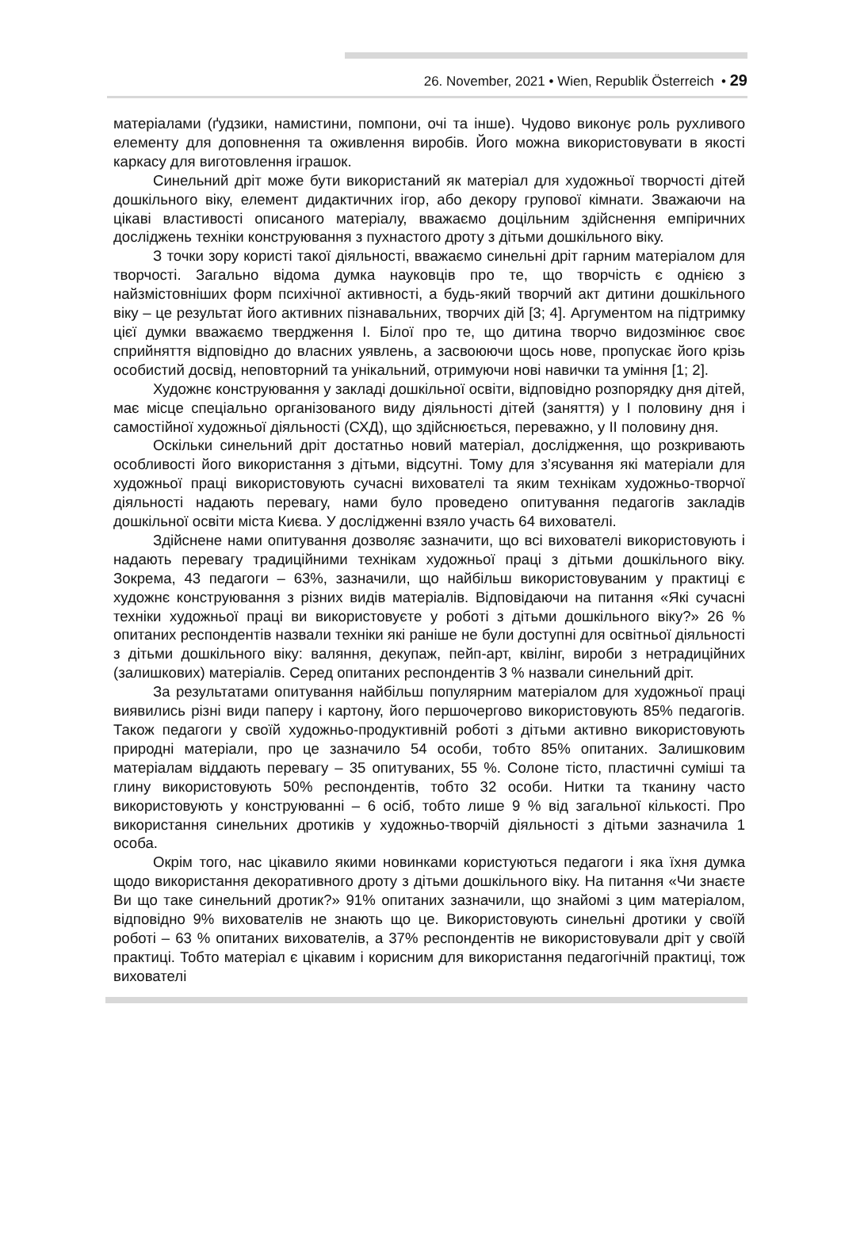26. November, 2021 • Wien, Republik Österreich • 29
матеріалами (ґудзики, намистини, помпони, очі та інше). Чудово виконує роль рухливого елементу для доповнення та оживлення виробів. Його можна використовувати в якості каркасу для виготовлення іграшок.
Синельний дріт може бути використаний як матеріал для художньої творчості дітей дошкільного віку, елемент дидактичних ігор, або декору групової кімнати. Зважаючи на цікаві властивості описаного матеріалу, вважаємо доцільним здійснення емпіричних досліджень техніки конструювання з пухнастого дроту з дітьми дошкільного віку.
З точки зору користі такої діяльності, вважаємо синельні дріт гарним матеріалом для творчості. Загально відома думка науковців про те, що творчість є однією з найзмістовніших форм психічної активності, а будь-який творчий акт дитини дошкільного віку – це результат його активних пізнавальних, творчих дій [3; 4]. Аргументом на підтримку цієї думки вважаємо твердження І. Білої про те, що дитина творчо видозмінює своє сприйняття відповідно до власних уявлень, а засвоюючи щось нове, пропускає його крізь особистий досвід, неповторний та унікальний, отримуючи нові навички та уміння [1; 2].
Художнє конструювання у закладі дошкільної освіти, відповідно розпорядку дня дітей, має місце спеціально організованого виду діяльності дітей (заняття) у І половину дня і самостійної художньої діяльності (СХД), що здійснюється, переважно, у ІІ половину дня.
Оскільки синельний дріт достатньо новий матеріал, дослідження, що розкривають особливості його використання з дітьми, відсутні. Тому для з’ясування які матеріали для художньої праці використовують сучасні вихователі та яким технікам художньо-творчої діяльності надають перевагу, нами було проведено опитування педагогів закладів дошкільної освіти міста Києва. У дослідженні взяло участь 64 вихователі.
Здійснене нами опитування дозволяє зазначити, що всі вихователі використовують і надають перевагу традиційними технікам художньої праці з дітьми дошкільного віку. Зокрема, 43 педагоги – 63%, зазначили, що найбільш використовуваним у практиці є художнє конструювання з різних видів матеріалів. Відповідаючи на питання «Які сучасні техніки художньої праці ви використовуєте у роботі з дітьми дошкільного віку?» 26 % опитаних респондентів назвали техніки які раніше не були доступні для освітньої діяльності з дітьми дошкільного віку: валяння, декупаж, пейп-арт, квілінг, вироби з нетрадиційних (залишкових) матеріалів. Серед опитаних респондентів 3 % назвали синельний дріт.
За результатами опитування найбільш популярним матеріалом для художньої праці виявились різні види паперу і картону, його першочергово використовують 85% педагогів. Також педагоги у своїй художньо-продуктивній роботі з дітьми активно використовують природні матеріали, про це зазначило 54 особи, тобто 85% опитаних. Залишковим матеріалам віддають перевагу – 35 опитуваних, 55 %. Солоне тісто, пластичні суміші та глину використовують 50% респондентів, тобто 32 особи. Нитки та тканину часто використовують у конструюванні – 6 осіб, тобто лише 9 % від загальної кількості. Про використання синельних дротиків у художньо-творчій діяльності з дітьми зазначила 1 особа.
Окрім того, нас цікавило якими новинками користуються педагоги і яка їхня думка щодо використання декоративного дроту з дітьми дошкільного віку. На питання «Чи знаєте Ви що таке синельний дротик?» 91% опитаних зазначили, що знайомі з цим матеріалом, відповідно 9% вихователів не знають що це. Використовують синельні дротики у своїй роботі – 63 % опитаних вихователів, а 37% респондентів не використовували дріт у своїй практиці. Тобто матеріал є цікавим і корисним для використання педагогічній практиці, тож вихователі